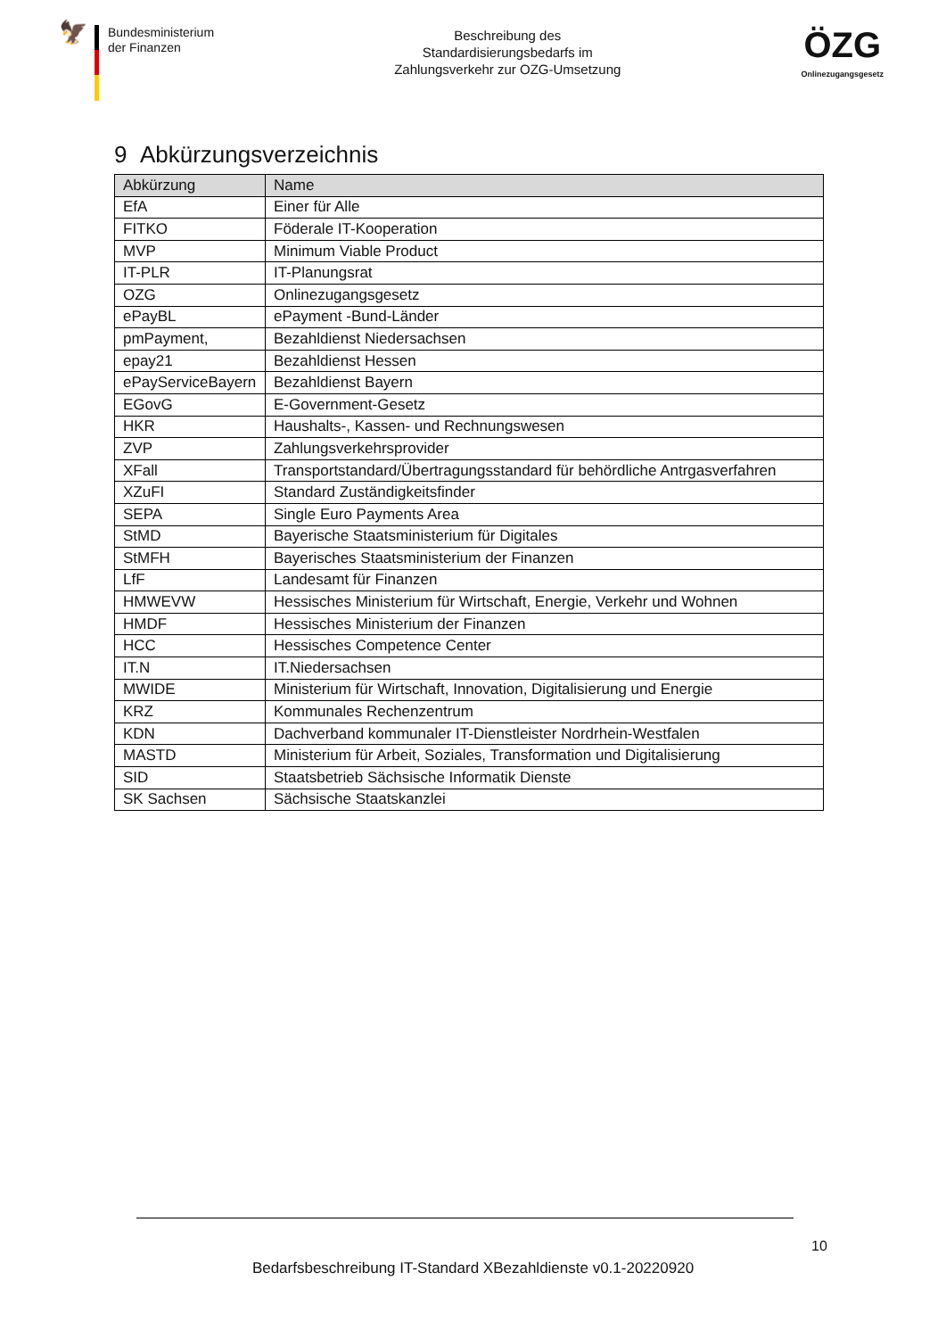🦅
Bundesministerium
der Finanzen
Beschreibung des
Standardisierungsbedarfs im
Zahlungsverkehr zur OZG-Umsetzung
ÖZG
Onlinezugangsgesetz
9 Abkürzungsverzeichnis
| Abkürzung | Name |
| --- | --- |
| EfA | Einer für Alle |
| FITKO | Föderale IT-Kooperation |
| MVP | Minimum Viable Product |
| IT-PLR | IT-Planungsrat |
| OZG | Onlinezugangsgesetz |
| ePayBL | ePayment -Bund-Länder |
| pmPayment, | Bezahldienst Niedersachsen |
| epay21 | Bezahldienst Hessen |
| ePayServiceBayern | Bezahldienst Bayern |
| EGovG | E-Government-Gesetz |
| HKR | Haushalts-, Kassen- und Rechnungswesen |
| ZVP | Zahlungsverkehrsprovider |
| XFall | Transportstandard/Übertragungsstandard für behördliche Antrgasverfahren |
| XZuFI | Standard Zuständigkeitsfinder |
| SEPA | Single Euro Payments Area |
| StMD | Bayerische Staatsministerium für Digitales |
| StMFH | Bayerisches Staatsministerium der Finanzen |
| LfF | Landesamt für Finanzen |
| HMWEVW | Hessisches Ministerium für Wirtschaft, Energie, Verkehr und Wohnen |
| HMDF | Hessisches Ministerium der Finanzen |
| HCC | Hessisches Competence Center |
| IT.N | IT.Niedersachsen |
| MWIDE | Ministerium für Wirtschaft, Innovation, Digitalisierung und Energie |
| KRZ | Kommunales Rechenzentrum |
| KDN | Dachverband kommunaler IT-Dienstleister Nordrhein-Westfalen |
| MASTD | Ministerium für Arbeit, Soziales, Transformation und Digitalisierung |
| SID | Staatsbetrieb Sächsische Informatik Dienste |
| SK Sachsen | Sächsische Staatskanzlei |
10
Bedarfsbeschreibung IT-Standard XBezahldienste v0.1-20220920